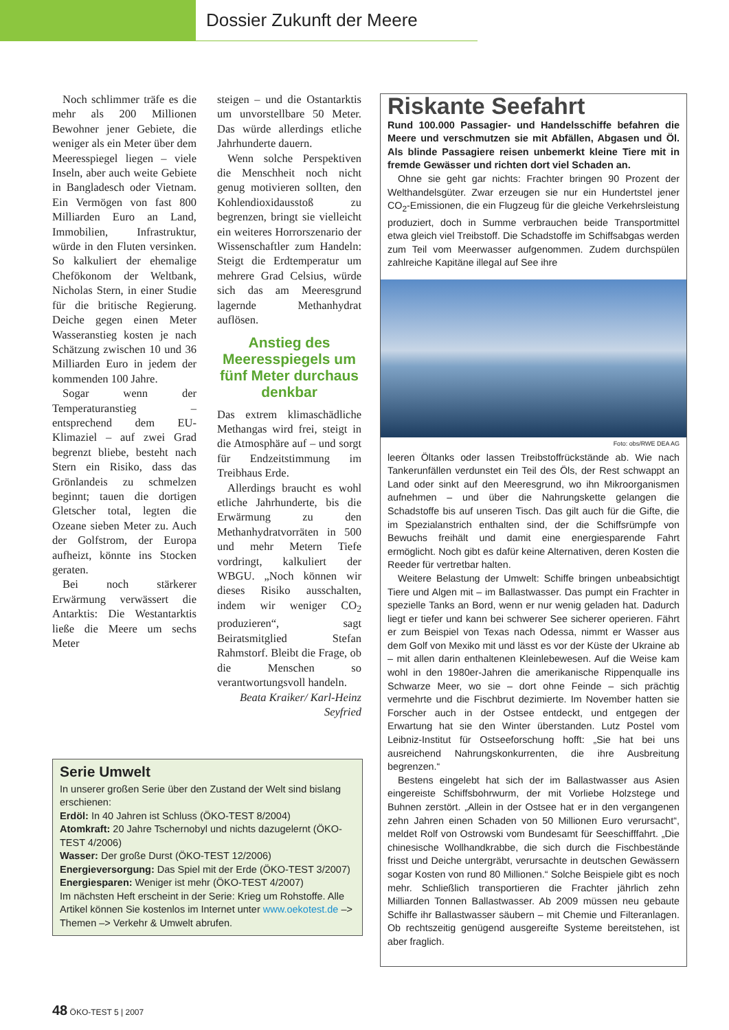Dossier Zukunft der Meere
Noch schlimmer träfe es die mehr als 200 Millionen Bewohner jener Gebiete, die weniger als ein Meter über dem Meeresspiegel liegen – viele Inseln, aber auch weite Gebiete in Bangladesch oder Vietnam. Ein Vermögen von fast 800 Milliarden Euro an Land, Immobilien, Infrastruktur, würde in den Fluten versinken. So kalkuliert der ehemalige Chefökonom der Weltbank, Nicholas Stern, in einer Studie für die britische Regierung. Deiche gegen einen Meter Wasseranstieg kosten je nach Schätzung zwischen 10 und 36 Milliarden Euro in jedem der kommenden 100 Jahre.
Sogar wenn der Temperaturanstieg – entsprechend dem EU-Klimaziel – auf zwei Grad begrenzt bliebe, besteht nach Stern ein Risiko, dass das Grönlandeis zu schmelzen beginnt; tauen die dortigen Gletscher total, legten die Ozeane sieben Meter zu. Auch der Golfstrom, der Europa aufheizt, könnte ins Stocken geraten.
Bei noch stärkerer Erwärmung verwässert die Antarktis: Die Westantarktis ließe die Meere um sechs Meter
steigen – und die Ostantarktis um unvorstellbare 50 Meter. Das würde allerdings etliche Jahrhunderte dauern.
Wenn solche Perspektiven die Menschheit noch nicht genug motivieren sollten, den Kohlendioxidausstoß zu begrenzen, bringt sie vielleicht ein weiteres Horrorszenario der Wissenschaftler zum Handeln: Steigt die Erdtemperatur um mehrere Grad Celsius, würde sich das am Meeresgrund lagernde Methanhydrat auflösen.
Anstieg des Meeresspiegels um fünf Meter durchaus denkbar
Das extrem klimaschädliche Methangas wird frei, steigt in die Atmosphäre auf – und sorgt für Endzeitstimmung im Treibhaus Erde.
Allerdings braucht es wohl etliche Jahrhunderte, bis die Erwärmung zu den Methanhydratvorräten in 500 und mehr Metern Tiefe vordringt, kalkuliert der WBGU. „Noch können wir dieses Risiko ausschalten, indem wir weniger CO<sub>2</sub> produzieren“, sagt Beiratsmitglied Stefan Rahmstorf. Bleibt die Frage, ob die Menschen so verantwortungsvoll handeln.
Beata Kraiker/ Karl-Heinz Seyfried
Serie Umwelt
In unserer großen Serie über den Zustand der Welt sind bislang erschienen:
Erdöl: In 40 Jahren ist Schluss (ÖKO-TEST 8/2004)
Atomkraft: 20 Jahre Tschernobyl und nichts dazugelernt (ÖKO-TEST 4/2006)
Wasser: Der große Durst (ÖKO-TEST 12/2006)
Energieversorgung: Das Spiel mit der Erde (ÖKO-TEST 3/2007)
Energiesparen: Weniger ist mehr (ÖKO-TEST 4/2007)
Im nächsten Heft erscheint in der Serie: Krieg um Rohstoffe. Alle Artikel können Sie kostenlos im Internet unter www.oekotest.de –> Themen –> Verkehr & Umwelt abrufen.
Riskante Seefahrt
Rund 100.000 Passagier- und Handelsschiffe befahren die Meere und verschmutzen sie mit Abfällen, Abgasen und Öl. Als blinde Passagiere reisen unbemerkt kleine Tiere mit in fremde Gewässer und richten dort viel Schaden an.
Ohne sie geht gar nichts: Frachter bringen 90 Prozent der Welthandelsgüter. Zwar erzeugen sie nur ein Hundertstel jener CO<sub>2</sub>-Emissionen, die ein Flugzeug für die gleiche Verkehrsleistung produziert, doch in Summe verbrauchen beide Transportmittel etwa gleich viel Treibstoff. Die Schadstoffe im Schiffsabgas werden zum Teil vom Meerwasser aufgenommen. Zudem durchspülen zahlreiche Kapitäne illegal auf See ihre
Foto: obs/RWE DEA AG
leeren Öltanks oder lassen Treibstoffrückstände ab. Wie nach Tankerunfällen verdunstet ein Teil des Öls, der Rest schwappt an Land oder sinkt auf den Meeresgrund, wo ihn Mikroorganismen aufnehmen – und über die Nahrungskette gelangen die Schadstoffe bis auf unseren Tisch. Das gilt auch für die Gifte, die im Spezialanstrich enthalten sind, der die Schiffsrümpfe von Bewuchs freihält und damit eine energiesparende Fahrt ermöglicht. Noch gibt es dafür keine Alternativen, deren Kosten die Reeder für vertretbar halten.
Weitere Belastung der Umwelt: Schiffe bringen unbeabsichtigt Tiere und Algen mit – im Ballastwasser. Das pumpt ein Frachter in spezielle Tanks an Bord, wenn er nur wenig geladen hat. Dadurch liegt er tiefer und kann bei schwerer See sicherer operieren. Fährt er zum Beispiel von Texas nach Odessa, nimmt er Wasser aus dem Golf von Mexiko mit und lässt es vor der Küste der Ukraine ab – mit allen darin enthaltenen Kleinlebewesen. Auf die Weise kam wohl in den 1980er-Jahren die amerikanische Rippenqualle ins Schwarze Meer, wo sie – dort ohne Feinde – sich prächtig vermehrte und die Fischbrut dezimierte. Im November hatten sie Forscher auch in der Ostsee entdeckt, und entgegen der Erwartung hat sie den Winter überstanden. Lutz Postel vom Leibniz-Institut für Ostseeforschung hofft: „Sie hat bei uns ausreichend Nahrungskonkurrenten, die ihre Ausbreitung begrenzen.“
Bestens eingelebt hat sich der im Ballastwasser aus Asien eingereiste Schiffsbohrwurm, der mit Vorliebe Holzstege und Buhnen zerstört. „Allein in der Ostsee hat er in den vergangenen zehn Jahren einen Schaden von 50 Millionen Euro verursacht“, meldet Rolf von Ostrowski vom Bundesamt für Seeschifffahrt. „Die chinesische Wollhandkrabbe, die sich durch die Fischbestände frisst und Deiche untergräbt, verursachte in deutschen Gewässern sogar Kosten von rund 80 Millionen.“ Solche Beispiele gibt es noch mehr. Schließlich transportieren die Frachter jährlich zehn Milliarden Tonnen Ballastwasser. Ab 2009 müssen neu gebaute Schiffe ihr Ballastwasser säubern – mit Chemie und Filteranlagen. Ob rechtszeitig genügend ausgereifte Systeme bereitstehen, ist aber fraglich.
48 ÖKO-TEST 5 | 2007